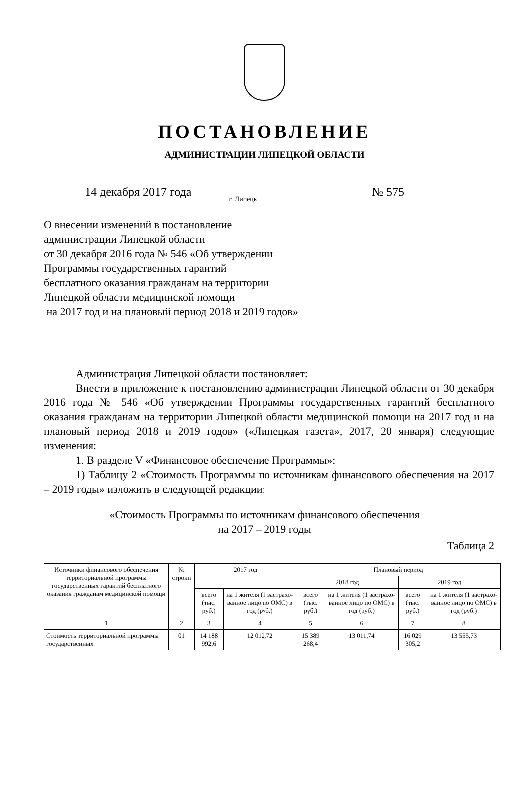ПОСТАНОВЛЕНИЕ
АДМИНИСТРАЦИИ ЛИПЕЦКОЙ ОБЛАСТИ
14 декабря 2017 года г. Липецк № 575
О внесении изменений в постановление
администрации Липецкой области
от 30 декабря 2016 года № 546 «Об утверждении
Программы государственных гарантий
бесплатного оказания гражданам на территории
Липецкой области медицинской помощи
на 2017 год и на плановый период 2018 и 2019 годов»
Администрация Липецкой области постановляет:
Внести в приложение к постановлению администрации Липецкой области от 30 декабря 2016 года № 546 «Об утверждении Программы государственных гарантий бесплатного оказания гражданам на территории Липецкой области медицинской помощи на 2017 год и на плановый период 2018 и 2019 годов» («Липецкая газета», 2017, 20 января) следующие изменения:
1. В разделе V «Финансовое обеспечение Программы»:
1) Таблицу 2 «Стоимость Программы по источникам финансового обеспечения на 2017 – 2019 годы» изложить в следующей редакции:
«Стоимость Программы по источникам финансового обеспечения
на 2017 – 2019 годы
Таблица 2
| Источники финансового обеспечения территориальной программы государственных гарантий бесплатного оказания гражданам медицинской помощи | № строки | 2017 год | | Плановый период | | | |
| --- | --- | --- | --- | --- | --- | --- | --- |
| | | | | 2018 год | | 2019 год | |
| | | всего (тыс. руб.) | на 1 жителя (1 застрахо-ванное лицо по ОМС) в год (руб.) | всего (тыс. руб.) | на 1 жителя (1 застрахо-ванное лицо по ОМС) в год (руб.) | всего (тыс. руб.) | на 1 жителя (1 застрахо-ванное лицо по ОМС) в год (руб.) |
| 1 | 2 | 3 | 4 | 5 | 6 | 7 | 8 |
| Стоимость территориальной программы государственных | 01 | 14 188 992,6 | 12 012,72 | 15 389 268,4 | 13 011,74 | 16 029 305,2 | 13 555,73 |